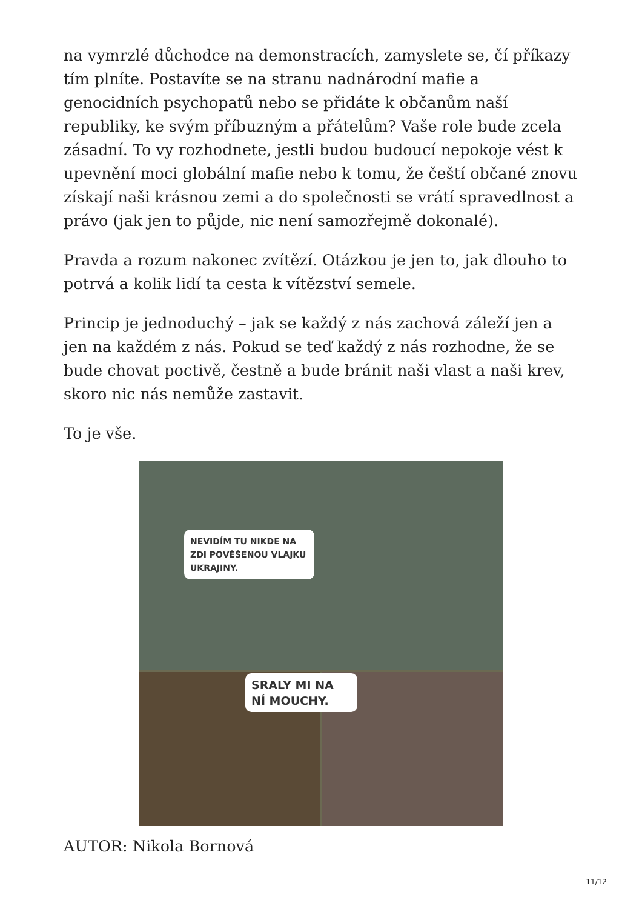na vymrzlé důchodce na demonstracích, zamyslete se, čí příkazy tím plníte. Postavíte se na stranu nadnárodní mafie a genocidních psychopatů nebo se přidáte k občanům naší republiky, ke svým příbuzným a přátelům? Vaše role bude zcela zásadní. To vy rozhodnete, jestli budou budoucí nepokoje vést k upevnění moci globální mafie nebo k tomu, že čeští občané znovu získají naši krásnou zemi a do společnosti se vrátí spravedlnost a právo (jak jen to půjde, nic není samozřejmě dokonalé).
Pravda a rozum nakonec zvítězí. Otázkou je jen to, jak dlouho to potrvá a kolik lidí ta cesta k vítězství semele.
Princip je jednoduchý – jak se každý z nás zachová záleží jen a jen na každém z nás. Pokud se teď každý z nás rozhodne, že se bude chovat poctivě, čestně a bude bránit naši vlast a naši krev, skoro nic nás nemůže zastavit.
To je vše.
NEVIDÍM TU NIKDE NA ZDI POVĚŠENOU VLAJKU UKRAJINY.
SRALY MI NA NÍ MOUCHY.
AUTOR: Nikola Bornová
11/12